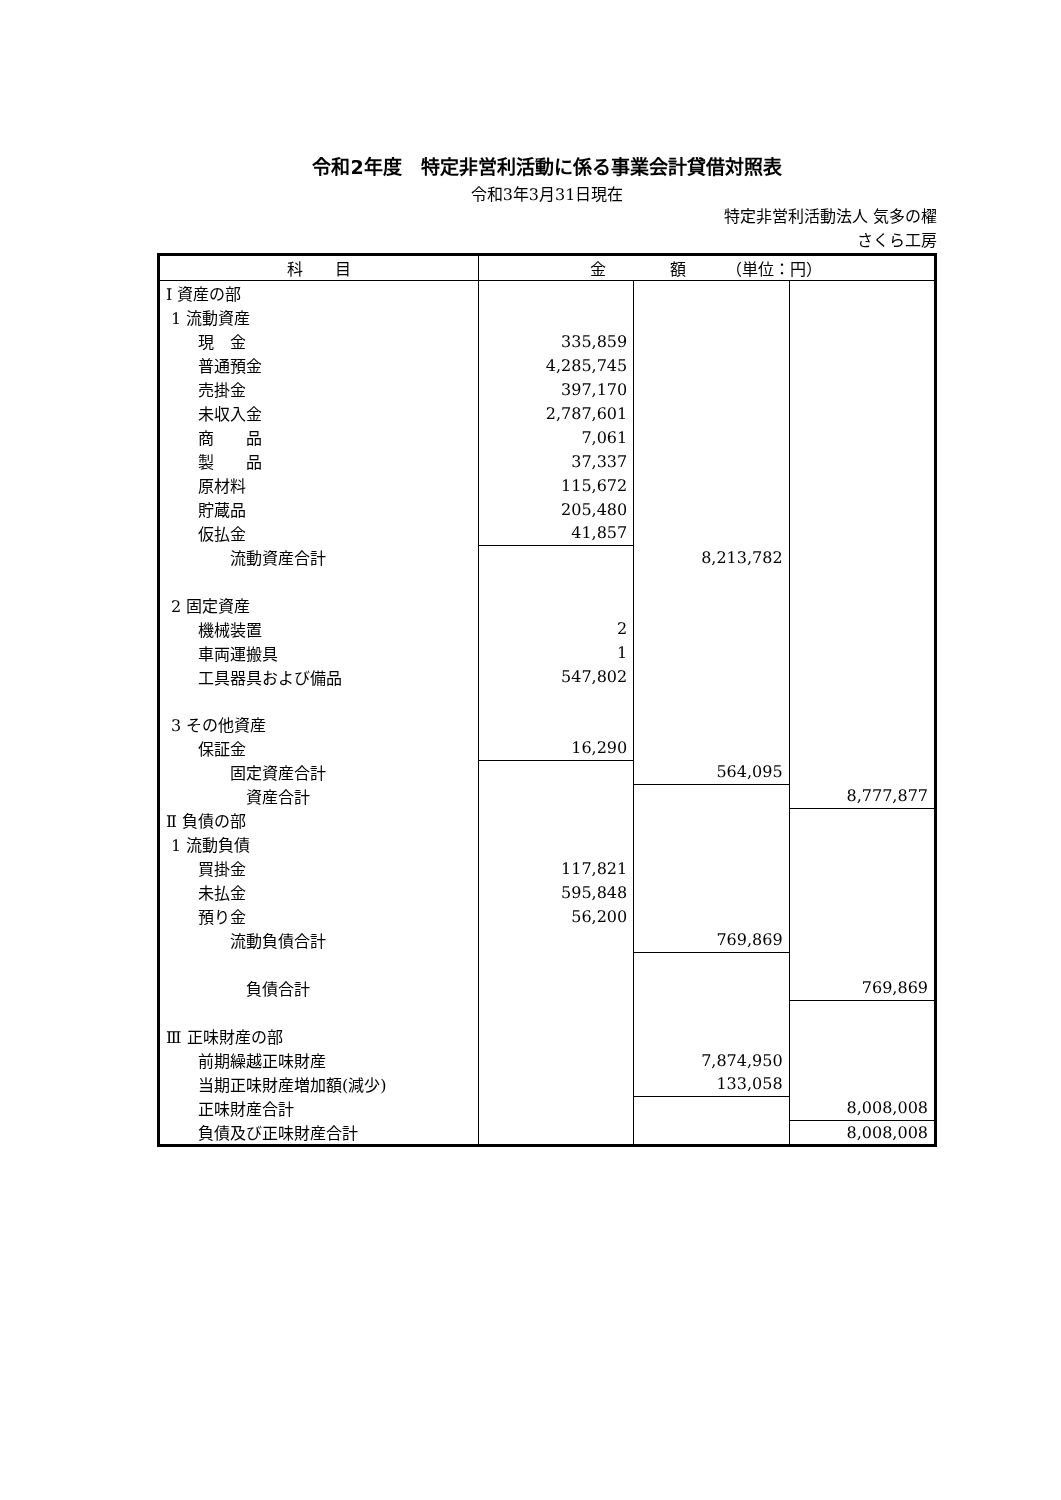令和2年度　特定非営利活動に係る事業会計貸借対照表
令和3年3月31日現在
特定非営利活動法人 気多の櫂
さくら工房
| 科 目 | 金 額 （単位：円） | | |
| --- | --- | --- | --- |
| Ⅰ 資産の部 | | | |
| 1 流動資産 | | | |
| 現 金 | 335,859 | | |
| 普通預金 | 4,285,745 | | |
| 売掛金 | 397,170 | | |
| 未収入金 | 2,787,601 | | |
| 商 品 | 7,061 | | |
| 製 品 | 37,337 | | |
| 原材料 | 115,672 | | |
| 貯蔵品 | 205,480 | | |
| 仮払金 | 41,857 | | |
| 流動資産合計 | | 8,213,782 | |
| 2 固定資産 | | | |
| 機械装置 | 2 | | |
| 車両運搬具 | 1 | | |
| 工具器具および備品 | 547,802 | | |
| 3 その他資産 | | | |
| 保証金 | 16,290 | | |
| 固定資産合計 | | 564,095 | |
| 資産合計 | | | 8,777,877 |
| Ⅱ 負債の部 | | | |
| 1 流動負債 | | | |
| 買掛金 | 117,821 | | |
| 未払金 | 595,848 | | |
| 預り金 | 56,200 | | |
| 流動負債合計 | | 769,869 | |
| 負債合計 | | | 769,869 |
| Ⅲ 正味財産の部 | | | |
| 前期繰越正味財産 | | 7,874,950 | |
| 当期正味財産増加額(減少) | | 133,058 | |
| 正味財産合計 | | | 8,008,008 |
| 負債及び正味財産合計 | | | 8,008,008 |